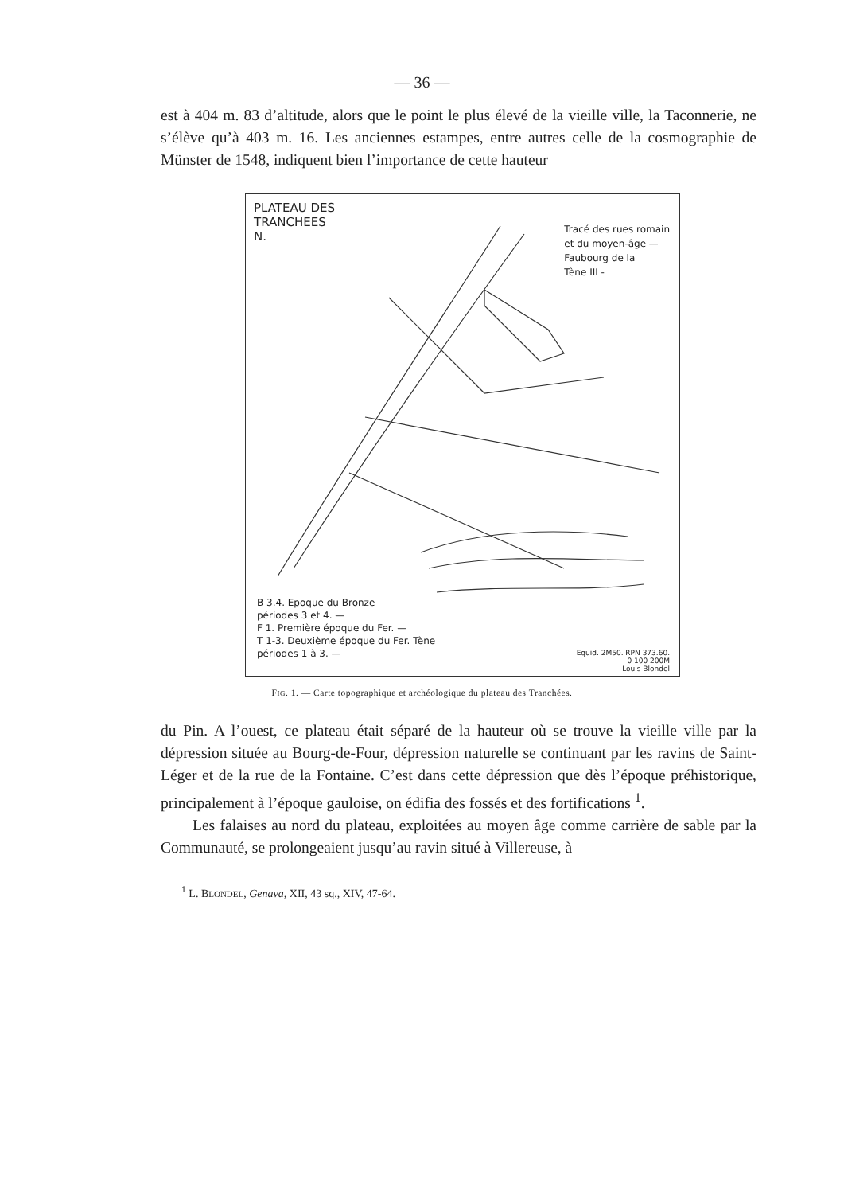— 36 —
est à 404 m. 83 d’altitude, alors que le point le plus élevé de la vieille ville, la Taconnerie, ne s’élève qu’à 403 m. 16. Les anciennes estampes, entre autres celle de la cosmographie de Münster de 1548, indiquent bien l’importance de cette hauteur
PLATEAU DES
TRANCHEES
N.
Tracé des rues romain
et du moyen-âge —
Faubourg de la
Tène III -
B 3.4. Epoque du Bronze
périodes 3 et 4. —
F 1. Première époque du Fer. —
T 1-3. Deuxième époque du Fer. Tène
périodes 1 à 3. —
Equid. 2M50. RPN 373.60.
0 100 200M
Louis Blondel
FIG. 1. — Carte topographique et archéologique du plateau des Tranchées.
du Pin. A l’ouest, ce plateau était séparé de la hauteur où se trouve la vieille ville par la dépression située au Bourg-de-Four, dépression naturelle se continuant par les ravins de Saint-Léger et de la rue de la Fontaine. C’est dans cette dépression que dès l’époque préhistorique, principalement à l’époque gauloise, on édifia des fossés et des fortifications <sup>1</sup>.
Les falaises au nord du plateau, exploitées au moyen âge comme carrière de sable par la Communauté, se prolongeaient jusqu’au ravin situé à Villereuse, à
<sup>1</sup> L. BLONDEL, Genava, XII, 43 sq., XIV, 47-64.